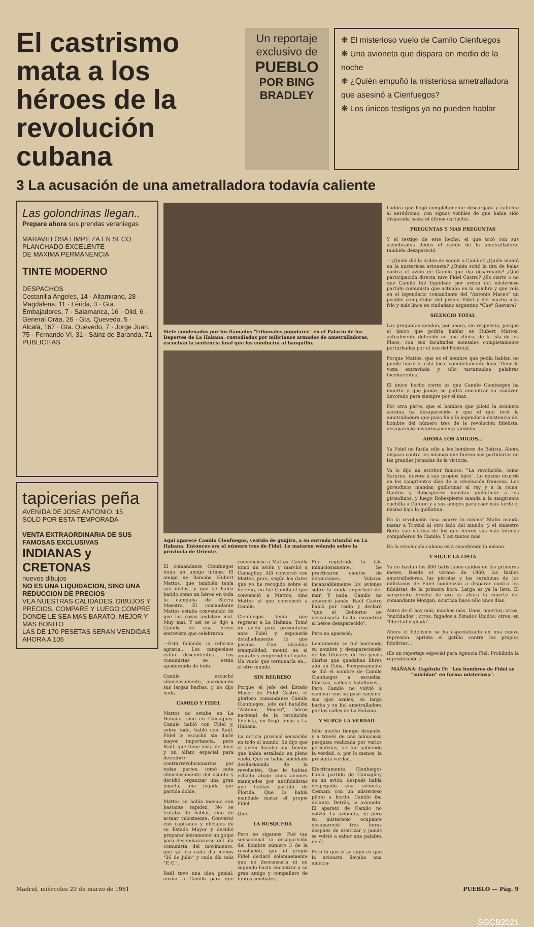El castrismo mata a los héroes de la revolución cubana
Un reportaje exclusivo de
PUEBLO
POR BING BRADLEY
❋ El misterioso vuelo de Camilo Cienfuegos
❋ Una avioneta que dispara en medio de la noche
❋ ¿Quién empuñó la misteriosa ametralladora que asesinó a Cienfuegos?
❋ Los únicos testigos ya no pueden hablar
3 La acusación de una ametralladora todavía caliente
Las golondrinas llegan..
Prepare ahora sus prendas veraniegas
MARAVILLOSA LIMPIEZA EN SECO
PLANCHADO EXCELENTE
DE MAXIMA PERMANENCIA
TINTE MODERNO
DESPACHOS
Costanilla Angeles, 14 · Altamirano, 28 · Magdalena, 11 · Lérida, 3 · Gta. Embajadores, 7 · Salamanca, 16 · Olid, 6 · General Oráa, 26 · Gta. Quevedo, 5 · Alcalá, 167 · Gta. Quevedo, 7 · Jorge Juan, 75 · Fernando VI, 31 · Sáinz de Baranda, 71
PUBLICITAS
tapicerias peña
AVENIDA DE JOSE ANTONIO, 15
SOLO POR ESTA TEMPORADA
VENTA EXTRAORDINARIA DE SUS FAMOSAS EXCLUSIVAS
INDIANAS y CRETONAS
nuevos dibujos
NO ES UNA LIQUIDACION, SINO UNA REDUCCION DE PRECIOS
VEA NUESTRAS CALIDADES, DIBUJOS Y PRECIOS, COMPARE Y LUEGO COMPRE DONDE LE SEA MAS BARATO, MEJOR Y MAS BONITO
LAS DE 170 PESETAS SERAN VENDIDAS AHORA A 105
Siete condenados por los llamados "tribunales populares" en el Palacio de los Deportes de La Habana, custodiados por milicianos armados de ametralladoras, escuchan la sentencia final que les conducirá al banquillo.
Aquí aparece Camilo Cienfuegos, vestido de guajiro, a su entrada triunfal en La Habana. Entonces era el número tres de Fidel. Lo mataron volando sobre la provincia de Oriente.
El comandante Cienfuegos tenía un amigo íntimo. El amigo se llamaba Hubert Mattos, que también tenía sus dudas, y que se había batido como un héroe en toda la campaña de Sierra Maestra. El comandante Mattos estaba convencido de que las cosas andaban mal. Muy mal. Y así se lo dijo a Camilo en una breve entrevista que celebraron.
—Está fallando la reforma agraria... Los campesinos están descontentos... Los comunistas se están apoderando de todo.
Camilo escuchó silenciosamente, acariciando sus largas barbas, y no dijo nada.
CAMILO Y FIDEL
Mattos no estaba en La Habana, sino en Camagüey. Camilo habló con Fidel y, sobre todo, habló con Raúl. Fidel le escuchó sin darle mayor importancia, pero Raúl, que tiene vista de lince y un olfato especial para descubrir contrarrevolucionarios por todas partes, tomó nota silenciosamente del asunto y decidió organizar una gran jugada, una jugada por partida doble.
Mattos se había movido con bastante rapidez. No se trataba de hablar, sino de actuar velozmente. Conversó con capitanes y oficiales de su Estado Mayor y decidió preparar lentamente un golpe para desembarazarse del ala comunista del movimiento, que ya era cada día menos "26 de julio" y cada día más "P. C.".
Raúl tuvo una idea genial: enviar a Camilo para que convenciese a Mattos. Camilo tomó un avión y marchó a Camagüey. Allí conversó con Mattos, pero, según los datos que yo he recogido sobre el terreno, no fué Camilo el que convenció a Mattos, sino Mattos el que convenció a Camilo.
Cienfuegos tenía que regresar a La Habana. Tomó un avión para presentarse ante Fidel y exponerle detalladamente lo que pasaba. Con absoluta tranquilidad, montó en el aparato y emprendió el vuelo. Un vuelo que terminaría en... el otro mundo.
SIN REGRESO
Porque el jefe del Estado Mayor de Fidel Castro, el glorioso comandante Camilo Cienfuegos, jefe del batallón "Antonio Maceo", héroe nacional de la revolución fidelista, no llegó jamás a La Habana.
La noticia provocó sensación en todo el mundo. Se dijo que el avión llevaba una bomba que había estallado en pleno vuelo. Que se había suicidado desilusionado de la revolución. Que le habían echado abajo unos aviones manejados por antifidelistas que habían partido de Florida. Que lo había mandado matar el propio Fidel.
Que...
LA BUSQUEDA
Pero no sigamos. Fué tan sensacional la desaparición del hombre número 3 de la revolución, que el propio Fidel declaró solemnemente que no descansaría ni un segundo hasta encontrar a su gran amigo y compañero de tantos combates.
Fué registrada la isla minuciosamente. Se practicaron cientos de detenciones. Volaron incansablemente los aviones sobre la muda superficie del mar. Y nada. Camilo no apareció jamás. Raúl Castro habló por radio y declaró "que el Gobierno no descansaría hasta encontrar al héroe desaparecido".
Pero no apareció.
Lentamente se fué borrando su nombre y desapareciendo de los titulares de los pocos diarios que quedaban libres aún en Cuba. Pomposamente se dió el nombre de Camilo Cienfuegos a escuelas, fábricas, calles y batallones... Pero Camilo no volvió a caminar con su paso cansino, sus ojos azules, su larga barba y su fiel ametralladora por las calles de La Habana.
Y SURGE LA VERDAD
Sólo mucho tiempo después, y a través de una minuciosa pesquisa realizada por varios periodistas, se fué sabiendo la verdad, o, por lo menos, la presunta verdad.
Efectivamente, Cienfuegos había partido de Camagüey en un avión, después había despegado una avioneta Cesnam con un misterioso piloto a bordo. Camilo iba delante. Detrás, la avioneta. El aparato de Camilo no volvió. La avioneta, sí; pero su misterioso ocupante desapareció tres horas después de aterrizar y jamás se volvió a saber una palabra de él.
Pero lo que sí se supo es que la avioneta llevaba una ametra-
lladora que llegó completamente descargada y caliente al aeródromo, con signos visibles de que había sido disparada hasta el último cartucho.
PREGUNTAS Y MAS PREGUNTAS
Y el testigo de este hecho, el que tocó con sus asombrados dedos el cañón de la ametralladora, también desapareció.
—¿Quién dió la orden de seguir a Camilo? ¿Quién montó en la misteriosa avioneta? ¿Quién soltó la tira de balas contra el avión de Camilo que iba desarmado? ¿Qué participación directa tuvo Fidel Castro? ¿Es cierto o no que Camilo fué liquidado por orden del misterioso partido comunista que actuaba en la sombra y que veía en el legendario comandante del "Antonio Maceo" un posible competidor del propio Fidel y del mucho más frío y más lince ex ciudadano argentino "Che" Guevara?
SILENCIO TOTAL
Las preguntas quedan, por ahora, sin respuesta, porque el único que podría hablar es Hubert Mattos, actualmente detenido en una clínica de la isla de los Pinos, con sus facultades mentales completamente perturbadas por el uso del Pentotal.
Porque Mattos, que es el hombre que podía hablar, no puede hacerlo, está loco, completamente loco. Tiene la vista extraviada y sólo tartamudea palabras incoherentes.
El único hecho cierto es que Camilo Cienfuegos ha muerto y que jamás se podrá encontrar su cadáver, devorado para siempre por el mar.
Por otra parte, que el hombre que pilotó la avioneta asesina ha desaparecido y que el que tocó la ametralladora que puso fin a la legendaria existencia del hombre del número tres de la revolución fidelista, desapareció misteriosamente también.
AHORA LOS AMIGOS...
Ya Fidel no fusila sólo a los hombres de Batista. Ahora dispara contra los mismos que fueron sus partidarios en las grandes jornadas de la victoria.
Ya lo dijo un escritor famoso: "La revolución, como Saturno, devora a sus propios hijos". Lo mismo ocurrió en los sangrientos días de la revolución francesa. Los girondinos mandan guillotinar al rey y a la reina; Danton y Robespierre mandan guillotinar a los girondinos, y luego Robespierre manda a la sangrienta cuchilla a Danton y a sus amigos para caer más tarde él mismo bajo la guillotina.
En la revolución rusa ocurre lo mismo" Stalin manda matar a Trotski al otro lado del mundo, y el siniestro Beria cae víctima de los que fueron sus más íntimos compañeros de Camilo. Y así tantos más.
En la revolución cubana está sucediendo lo mismo.
Y SIGUE LA LISTA
Ya no bastan los 800 batistianos caídos en los primeros meses. Desde el verano de 1960, los fusiles ametralladores, las pistolas y las carabinas de los milicianos de Fidel comienzan a disparar contra los fidelistas de la primera hora. Larga es ya la lista. El sangriento broche de oro es ahora la muerte del comandante Morgan, ocurrida hace sólo unos días.
Antes de él hay más, muchos más. Unos, muertos; otros, "suicidados"; otros, fugados a Estados Unidos; otros, en "libertad vigilada"...
Ahora el fidelismo se ha especializado en una nueva represión: aprieta el gatillo contra los propios fidelistas...
(Es un reportaje especial para Agencia Fiel. Prohibida la reproducción.)
MAÑANA: Capítulo IV: "Los hombres de Fidel se "suicidan" en forma misteriosa".
Madrid, miércoles 29 de marzo de 1961 PUEBLO — Pág. 9
SGCB2021